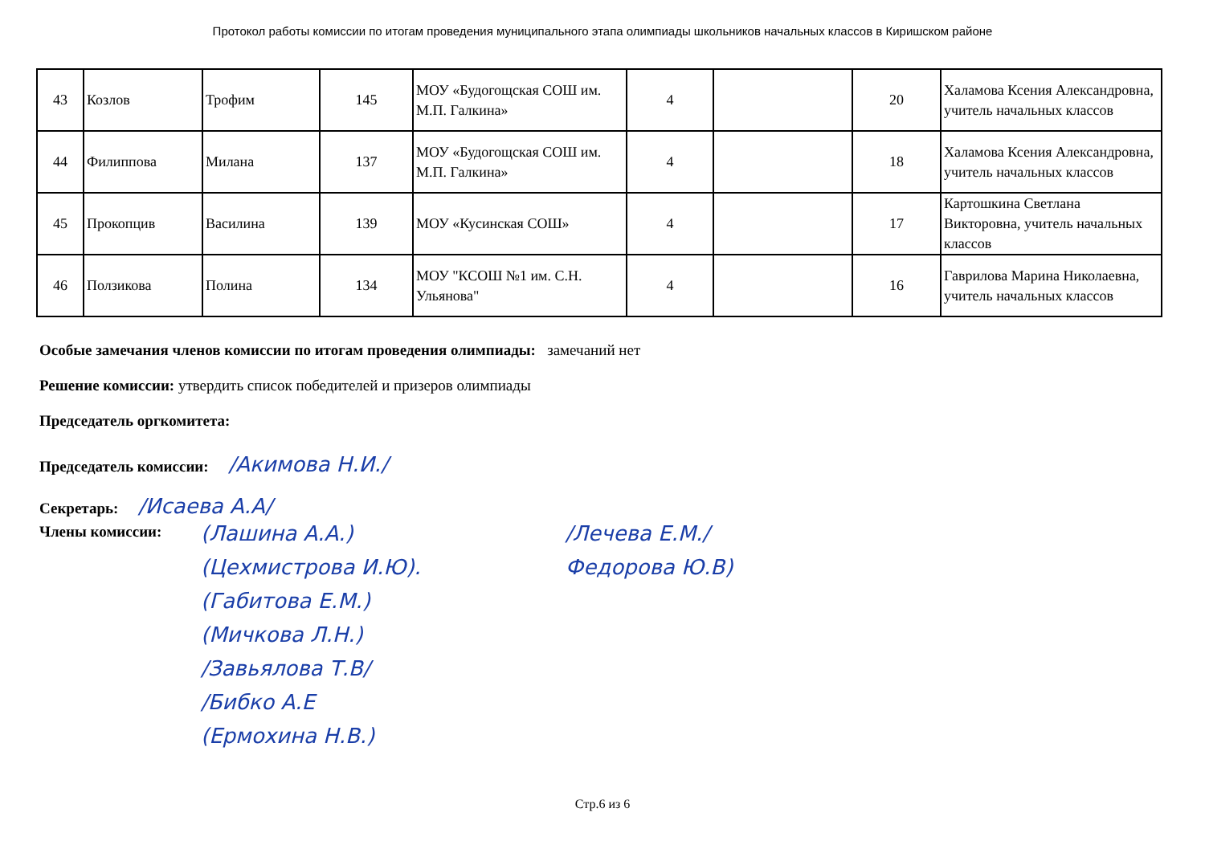Протокол работы комиссии по итогам проведения муниципального этапа олимпиады школьников начальных классов в Киришском районе
| 43 | Козлов | Трофим | 145 | МОУ «Будогощская СОШ им. М.П. Галкина» | 4 | | 20 | Халамова Ксения Александровна, учитель начальных классов |
| 44 | Филиппова | Милана | 137 | МОУ «Будогощская СОШ им. М.П. Галкина» | 4 | | 18 | Халамова Ксения Александровна, учитель начальных классов |
| 45 | Прокопцив | Василина | 139 | МОУ «Кусинская СОШ» | 4 | | 17 | Картошкина Светлана Викторовна, учитель начальных классов |
| 46 | Ползикова | Полина | 134 | МОУ "КСОШ №1 им. С.Н. Ульянова" | 4 | | 16 | Гаврилова Марина Николаевна, учитель начальных классов |
Особые замечания членов комиссии по итогам проведения олимпиады: замечаний нет
Решение комиссии: утвердить список победителей и призеров олимпиады
Председатель оргкомитета:
Председатель комиссии: /Акимова Н.И./
Секретарь: /Исаева А.А/
Члены комиссии:
(Лашина А.А.)
(Цехмистрова И.Ю).
(Габитова Е.М.)
(Мичкова Л.Н.)
/Завьялова Т.В/
/Бибко А.Е
(Ермохина Н.В.)
/Лечева Е.М./
Федорова Ю.В)
Стр.6 из 6